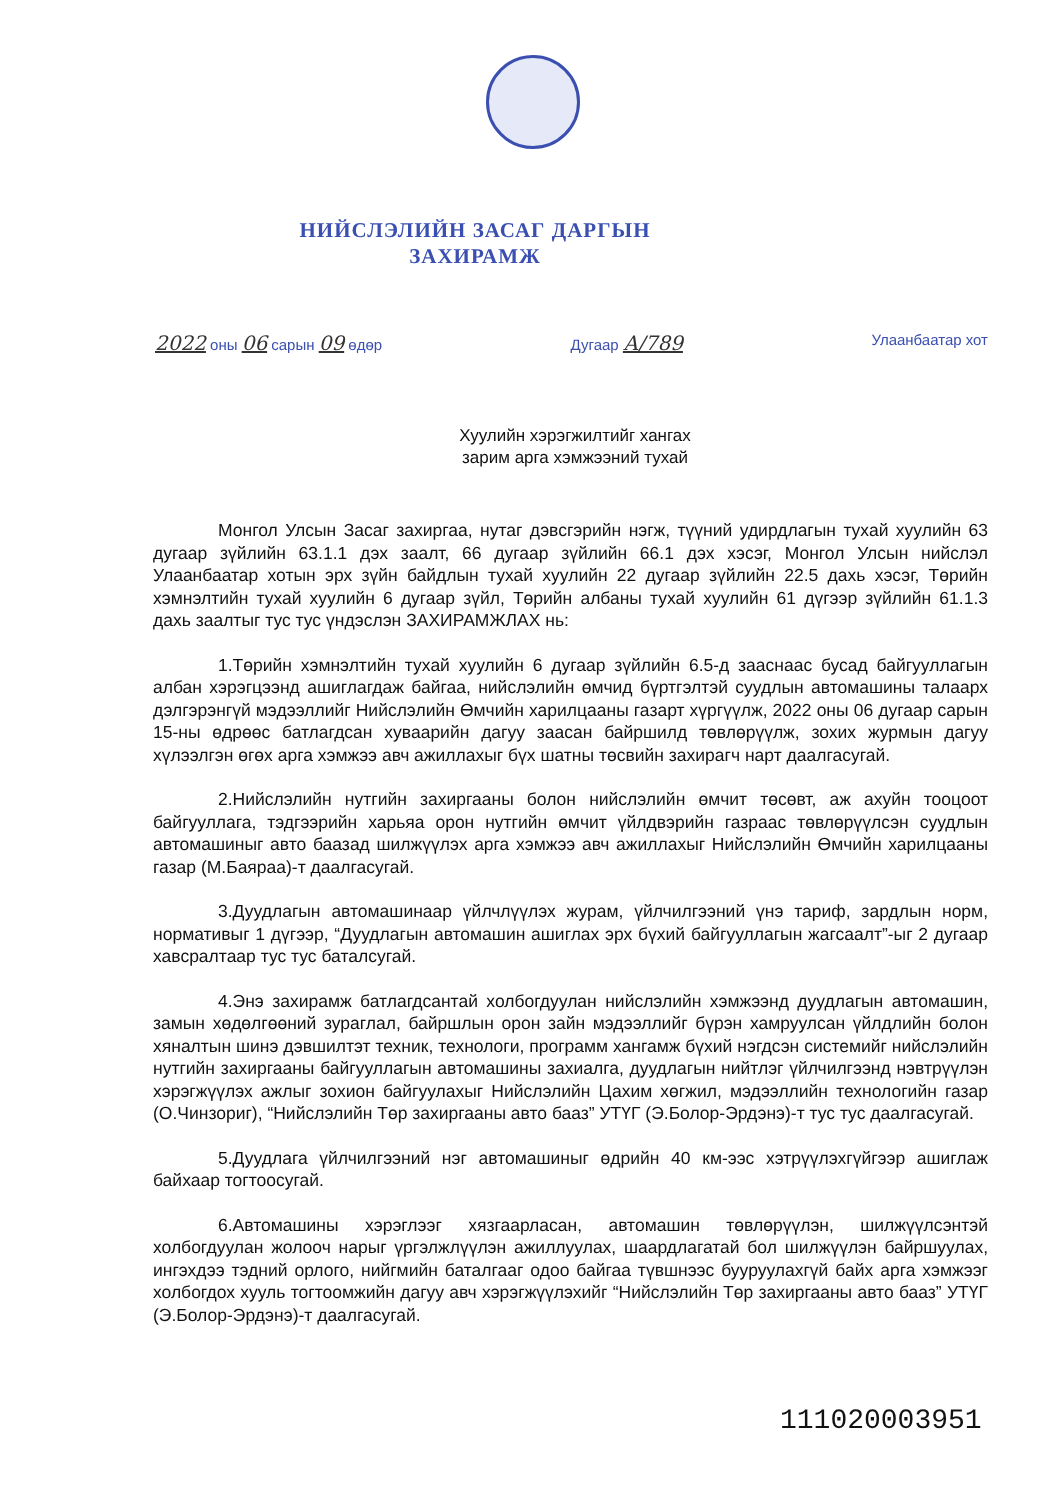НИЙСЛЭЛИЙН ЗАСАГ ДАРГЫН
ЗАХИРАМЖ
2022 оны 06 сарын 09 өдөр Дугаар А/789 Улаанбаатар хот
Хуулийн хэрэгжилтийг хангах
зарим арга хэмжээний тухай
Монгол Улсын Засаг захиргаа, нутаг дэвсгэрийн нэгж, түүний удирдлагын тухай хуулийн 63 дугаар зүйлийн 63.1.1 дэх заалт, 66 дугаар зүйлийн 66.1 дэх хэсэг, Монгол Улсын нийслэл Улаанбаатар хотын эрх зүйн байдлын тухай хуулийн 22 дугаар зүйлийн 22.5 дахь хэсэг, Төрийн хэмнэлтийн тухай хуулийн 6 дугаар зүйл, Төрийн албаны тухай хуулийн 61 дүгээр зүйлийн 61.1.3 дахь заалтыг тус тус үндэслэн ЗАХИРАМЖЛАХ нь:
1.Төрийн хэмнэлтийн тухай хуулийн 6 дугаар зүйлийн 6.5-д зааснаас бусад байгууллагын албан хэрэгцээнд ашиглагдаж байгаа, нийслэлийн өмчид бүртгэлтэй суудлын автомашины талаарх дэлгэрэнгүй мэдээллийг Нийслэлийн Өмчийн харилцааны газарт хүргүүлж, 2022 оны 06 дугаар сарын 15-ны өдрөөс батлагдсан хуваарийн дагуу заасан байршилд төвлөрүүлж, зохих журмын дагуу хүлээлгэн өгөх арга хэмжээ авч ажиллахыг бүх шатны төсвийн захирагч нарт даалгасугай.
2.Нийслэлийн нутгийн захиргааны болон нийслэлийн өмчит төсөвт, аж ахуйн тооцоот байгууллага, тэдгээрийн харьяа орон нутгийн өмчит үйлдвэрийн газраас төвлөрүүлсэн суудлын автомашиныг авто баазад шилжүүлэх арга хэмжээ авч ажиллахыг Нийслэлийн Өмчийн харилцааны газар (М.Баяраа)-т даалгасугай.
3.Дуудлагын автомашинаар үйлчлүүлэх журам, үйлчилгээний үнэ тариф, зардлын норм, нормативыг 1 дүгээр, “Дуудлагын автомашин ашиглах эрх бүхий байгууллагын жагсаалт”-ыг 2 дугаар хавсралтаар тус тус баталсугай.
4.Энэ захирамж батлагдсантай холбогдуулан нийслэлийн хэмжээнд дуудлагын автомашин, замын хөдөлгөөний зураглал, байршлын орон зайн мэдээллийг бүрэн хамруулсан үйлдлийн болон хяналтын шинэ дэвшилтэт техник, технологи, программ хангамж бүхий нэгдсэн системийг нийслэлийн нутгийн захиргааны байгууллагын автомашины захиалга, дуудлагын нийтлэг үйлчилгээнд нэвтрүүлэн хэрэгжүүлэх ажлыг зохион байгуулахыг Нийслэлийн Цахим хөгжил, мэдээллийн технологийн газар (О.Чинзориг), “Нийслэлийн Төр захиргааны авто бааз” УТҮГ (Э.Болор-Эрдэнэ)-т тус тус даалгасугай.
5.Дуудлага үйлчилгээний нэг автомашиныг өдрийн 40 км-ээс хэтрүүлэхгүйгээр ашиглаж байхаар тогтоосугай.
6.Автомашины хэрэглээг хязгаарласан, автомашин төвлөрүүлэн, шилжүүлсэнтэй холбогдуулан жолооч нарыг үргэлжлүүлэн ажиллуулах, шаардлагатай бол шилжүүлэн байршуулах, ингэхдээ тэдний орлого, нийгмийн баталгааг одоо байгаа түвшнээс бууруулахгүй байх арга хэмжээг холбогдох хууль тогтоомжийн дагуу авч хэрэгжүүлэхийг “Нийслэлийн Төр захиргааны авто бааз” УТҮГ (Э.Болор-Эрдэнэ)-т даалгасугай.
111020003951